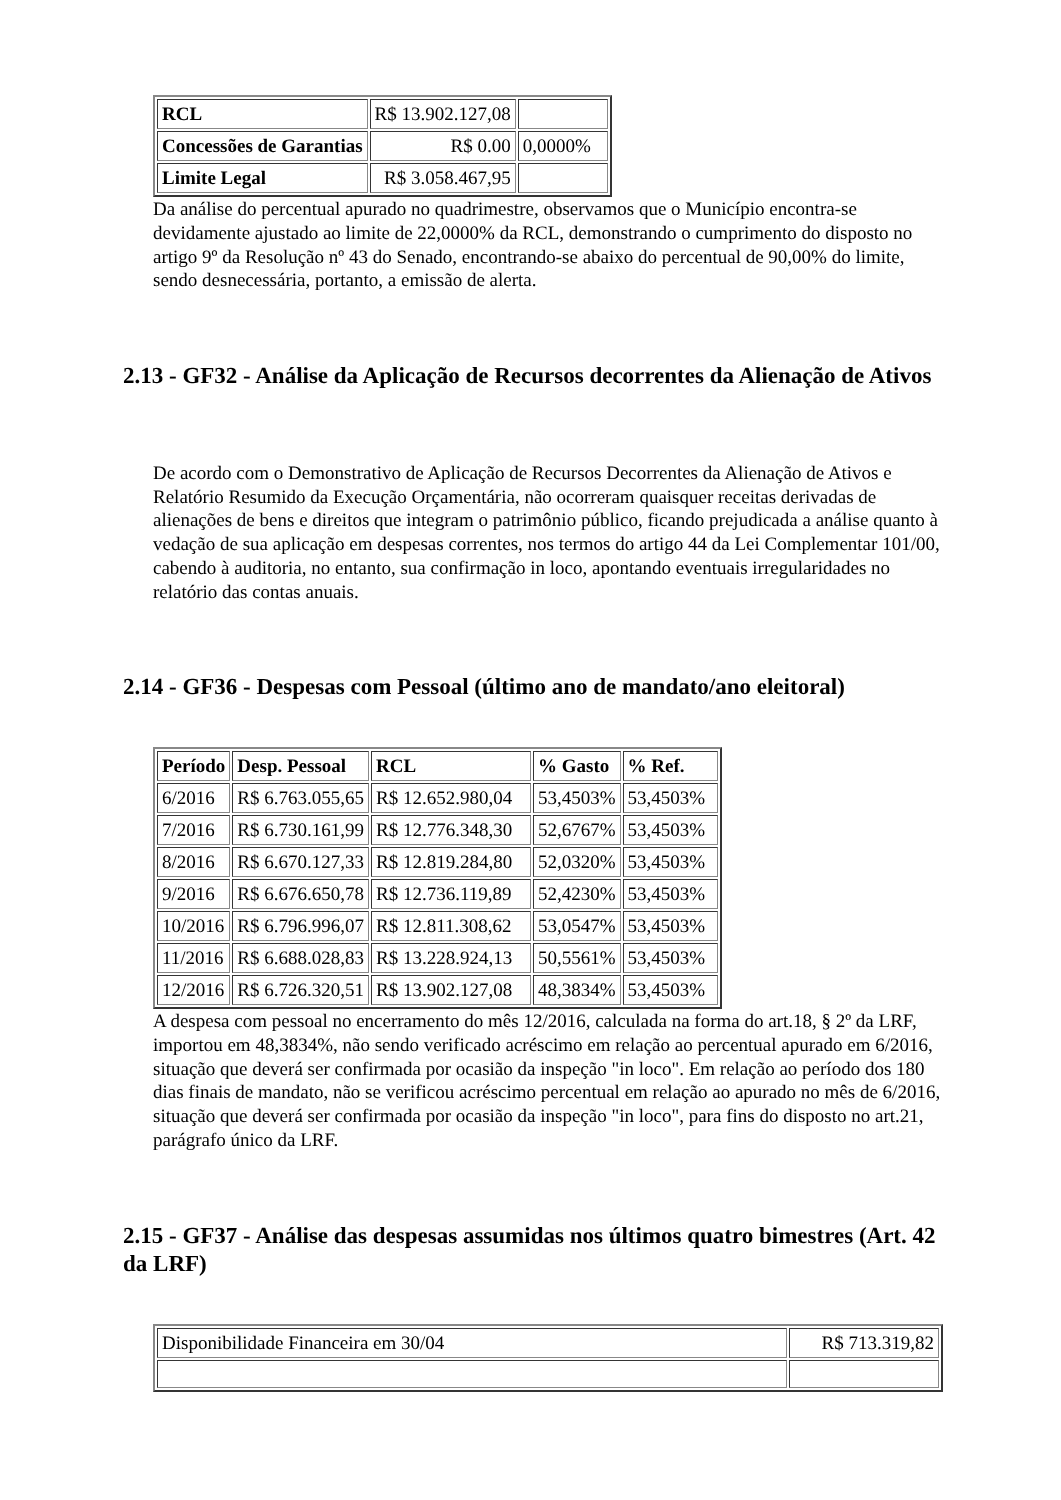| RCL | R$ 13.902.127,08 | |
| Concessões de Garantias | R$ 0.00 | 0,0000% |
| Limite Legal | R$ 3.058.467,95 | |
Da análise do percentual apurado no quadrimestre, observamos que o Município encontra-se devidamente ajustado ao limite de 22,0000% da RCL, demonstrando o cumprimento do disposto no artigo 9º da Resolução nº 43 do Senado, encontrando-se abaixo do percentual de 90,00% do limite, sendo desnecessária, portanto, a emissão de alerta.
2.13 - GF32 - Análise da Aplicação de Recursos decorrentes da Alienação de Ativos
De acordo com o Demonstrativo de Aplicação de Recursos Decorrentes da Alienação de Ativos e Relatório Resumido da Execução Orçamentária, não ocorreram quaisquer receitas derivadas de alienações de bens e direitos que integram o patrimônio público, ficando prejudicada a análise quanto à vedação de sua aplicação em despesas correntes, nos termos do artigo 44 da Lei Complementar 101/00, cabendo à auditoria, no entanto, sua confirmação in loco, apontando eventuais irregularidades no relatório das contas anuais.
2.14 - GF36 - Despesas com Pessoal (último ano de mandato/ano eleitoral)
| Período | Desp. Pessoal | RCL | % Gasto | % Ref. |
| --- | --- | --- | --- | --- |
| 6/2016 | R$ 6.763.055,65 | R$ 12.652.980,04 | 53,4503% | 53,4503% |
| 7/2016 | R$ 6.730.161,99 | R$ 12.776.348,30 | 52,6767% | 53,4503% |
| 8/2016 | R$ 6.670.127,33 | R$ 12.819.284,80 | 52,0320% | 53,4503% |
| 9/2016 | R$ 6.676.650,78 | R$ 12.736.119,89 | 52,4230% | 53,4503% |
| 10/2016 | R$ 6.796.996,07 | R$ 12.811.308,62 | 53,0547% | 53,4503% |
| 11/2016 | R$ 6.688.028,83 | R$ 13.228.924,13 | 50,5561% | 53,4503% |
| 12/2016 | R$ 6.726.320,51 | R$ 13.902.127,08 | 48,3834% | 53,4503% |
A despesa com pessoal no encerramento do mês 12/2016, calculada na forma do art.18, § 2º da LRF, importou em 48,3834%, não sendo verificado acréscimo em relação ao percentual apurado em 6/2016, situação que deverá ser confirmada por ocasião da inspeção "in loco". Em relação ao período dos 180 dias finais de mandato, não se verificou acréscimo percentual em relação ao apurado no mês de 6/2016, situação que deverá ser confirmada por ocasião da inspeção "in loco", para fins do disposto no art.21, parágrafo único da LRF.
2.15 - GF37 - Análise das despesas assumidas nos últimos quatro bimestres (Art. 42 da LRF)
| Disponibilidade Financeira em 30/04 | R$ 713.319,82 |